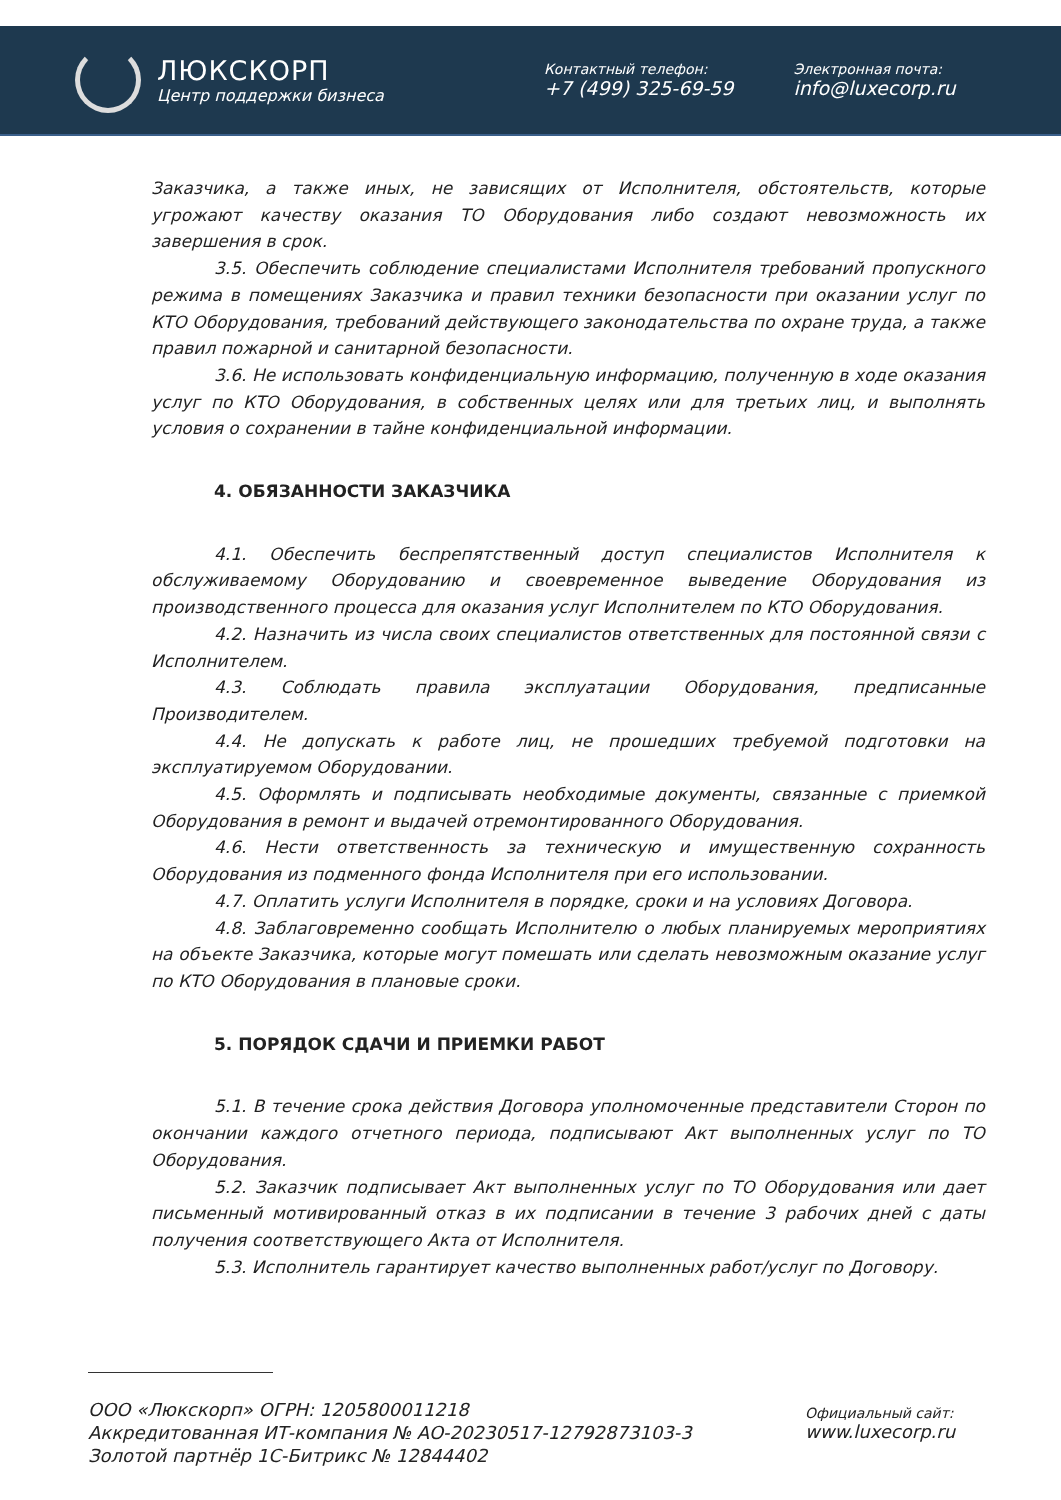ЛЮКСКОРП
Центр поддержки бизнеса
Контактный телефон:
+7 (499) 325-69-59
Электронная почта:
info@luxecorp.ru
Заказчика, а также иных, не зависящих от Исполнителя, обстоятельств, которые угрожают качеству оказания ТО Оборудования либо создают невозможность их завершения в срок.
3.5. Обеспечить соблюдение специалистами Исполнителя требований пропускного режима в помещениях Заказчика и правил техники безопасности при оказании услуг по КТО Оборудования, требований действующего законодательства по охране труда, а также правил пожарной и санитарной безопасности.
3.6. Не использовать конфиденциальную информацию, полученную в ходе оказания услуг по КТО Оборудования, в собственных целях или для третьих лиц, и выполнять условия о сохранении в тайне конфиденциальной информации.
4. ОБЯЗАННОСТИ ЗАКАЗЧИКА
4.1. Обеспечить беспрепятственный доступ специалистов Исполнителя к обслуживаемому Оборудованию и своевременное выведение Оборудования из производственного процесса для оказания услуг Исполнителем по КТО Оборудования.
4.2. Назначить из числа своих специалистов ответственных для постоянной связи с Исполнителем.
4.3. Соблюдать правила эксплуатации Оборудования, предписанные Производителем.
4.4. Не допускать к работе лиц, не прошедших требуемой подготовки на эксплуатируемом Оборудовании.
4.5. Оформлять и подписывать необходимые документы, связанные с приемкой Оборудования в ремонт и выдачей отремонтированного Оборудования.
4.6. Нести ответственность за техническую и имущественную сохранность Оборудования из подменного фонда Исполнителя при его использовании.
4.7. Оплатить услуги Исполнителя в порядке, сроки и на условиях Договора.
4.8. Заблаговременно сообщать Исполнителю о любых планируемых мероприятиях на объекте Заказчика, которые могут помешать или сделать невозможным оказание услуг по КТО Оборудования в плановые сроки.
5. ПОРЯДОК СДАЧИ И ПРИЕМКИ РАБОТ
5.1. В течение срока действия Договора уполномоченные представители Сторон по окончании каждого отчетного периода, подписывают Акт выполненных услуг по ТО Оборудования.
5.2. Заказчик подписывает Акт выполненных услуг по ТО Оборудования или дает письменный мотивированный отказ в их подписании в течение 3 рабочих дней с даты получения соответствующего Акта от Исполнителя.
5.3. Исполнитель гарантирует качество выполненных работ/услуг по Договору.
ООО «Люкскорп» ОГРН: 1205800011218
Аккредитованная ИТ-компания № АО-20230517-12792873103-3
Золотой партнёр 1С-Битрикс № 12844402
Официальный сайт:
www.luxecorp.ru